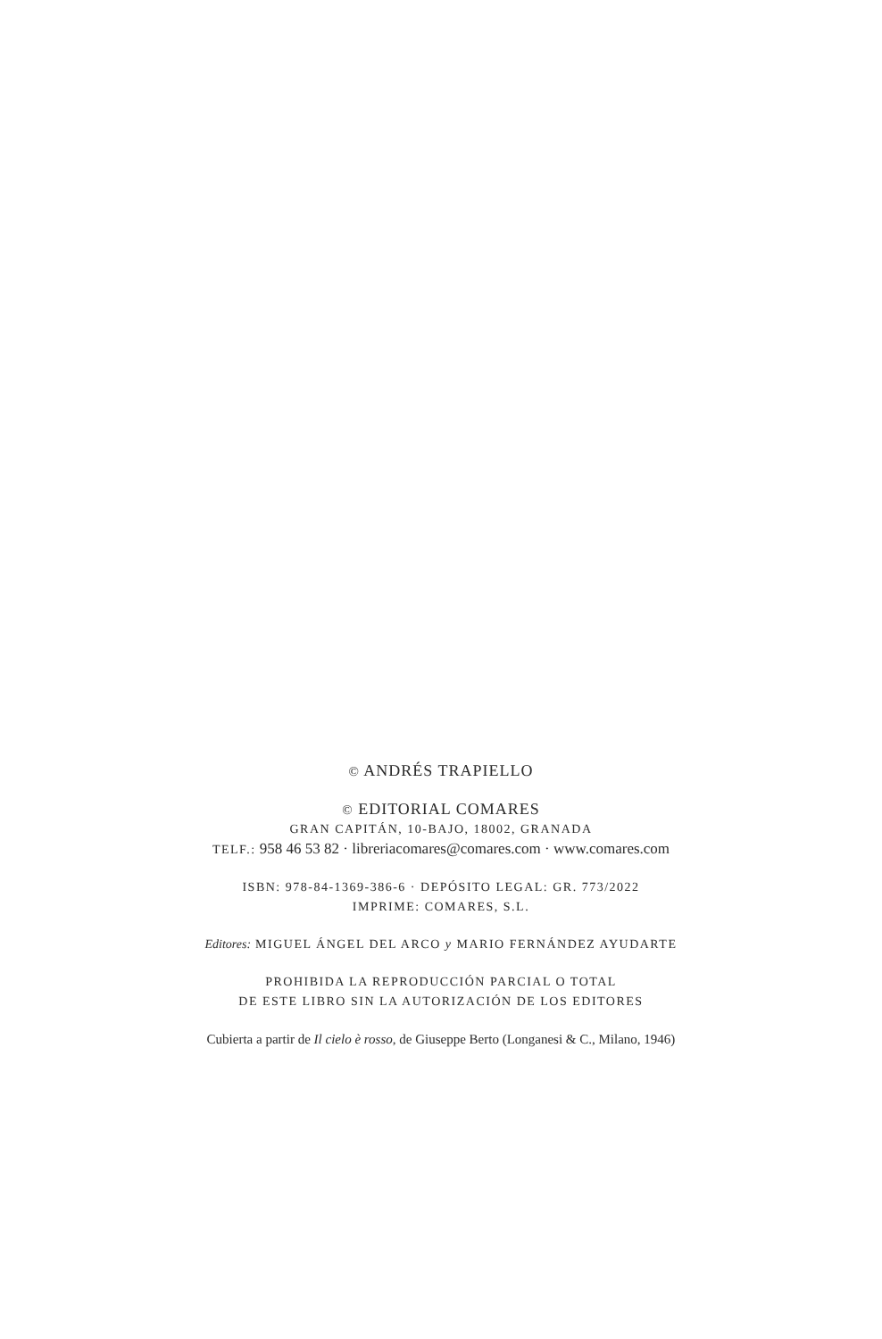© ANDRÉS TRAPIELLO
© EDITORIAL COMARES
GRAN CAPITÁN, 10-BAJO, 18002, GRANADA
TELF.: 958 46 53 82 · libreriacomares@comares.com · www.comares.com
ISBN: 978-84-1369-386-6 · DEPÓSITO LEGAL: GR. 773/2022
IMPRIME: COMARES, S.L.
Editores: MIGUEL ÁNGEL DEL ARCO y MARIO FERNÁNDEZ AYUDARTE
PROHIBIDA LA REPRODUCCIÓN PARCIAL O TOTAL
DE ESTE LIBRO SIN LA AUTORIZACIÓN DE LOS EDITORES
Cubierta a partir de Il cielo è rosso, de Giuseppe Berto (Longanesi & C., Milano, 1946)